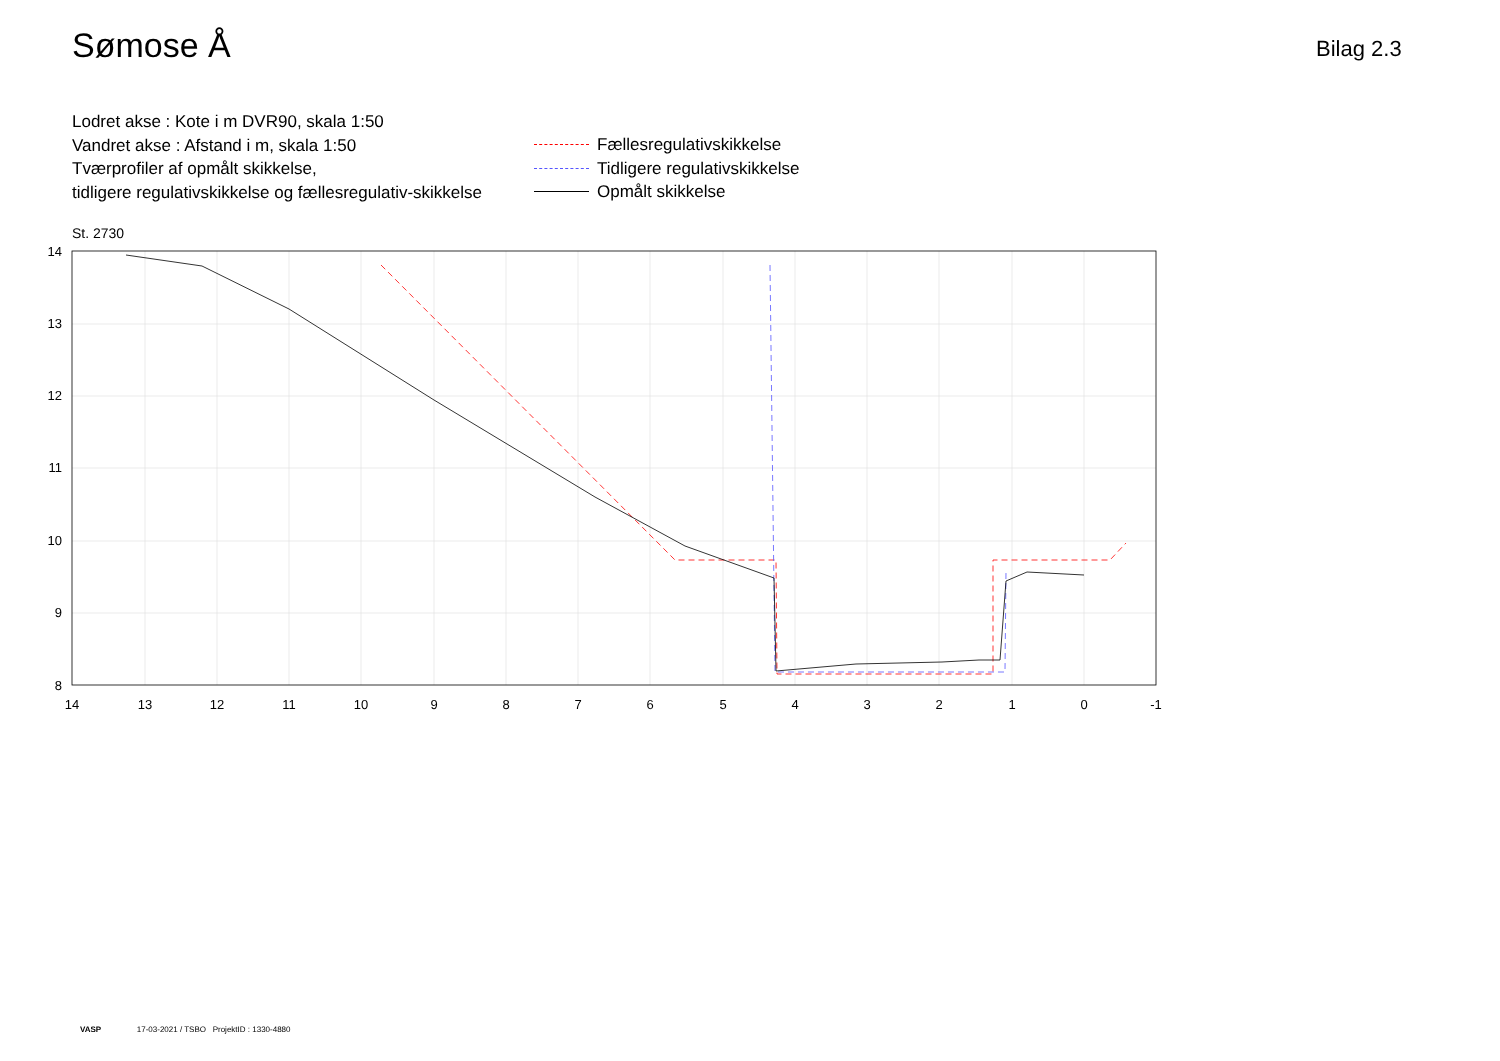Sømose Å Bilag 2.3
Lodret akse : Kote i m DVR90, skala 1:50
Vandret akse : Afstand i m, skala 1:50
Tværprofiler af opmålt skikkelse,
tidligere regulativskikkelse og fællesregulativ-skikkelse
Fællesregulativskikkelse
Tidligere regulativskikkelse
Opmålt skikkelse
St. 2730
14
13
12
11
10
9
8
14
13
12
11
10
9
8
7
6
5
4
3
2
1
0
-1
VASP 17-03-2021 / TSBO ProjektID : 1330-4880